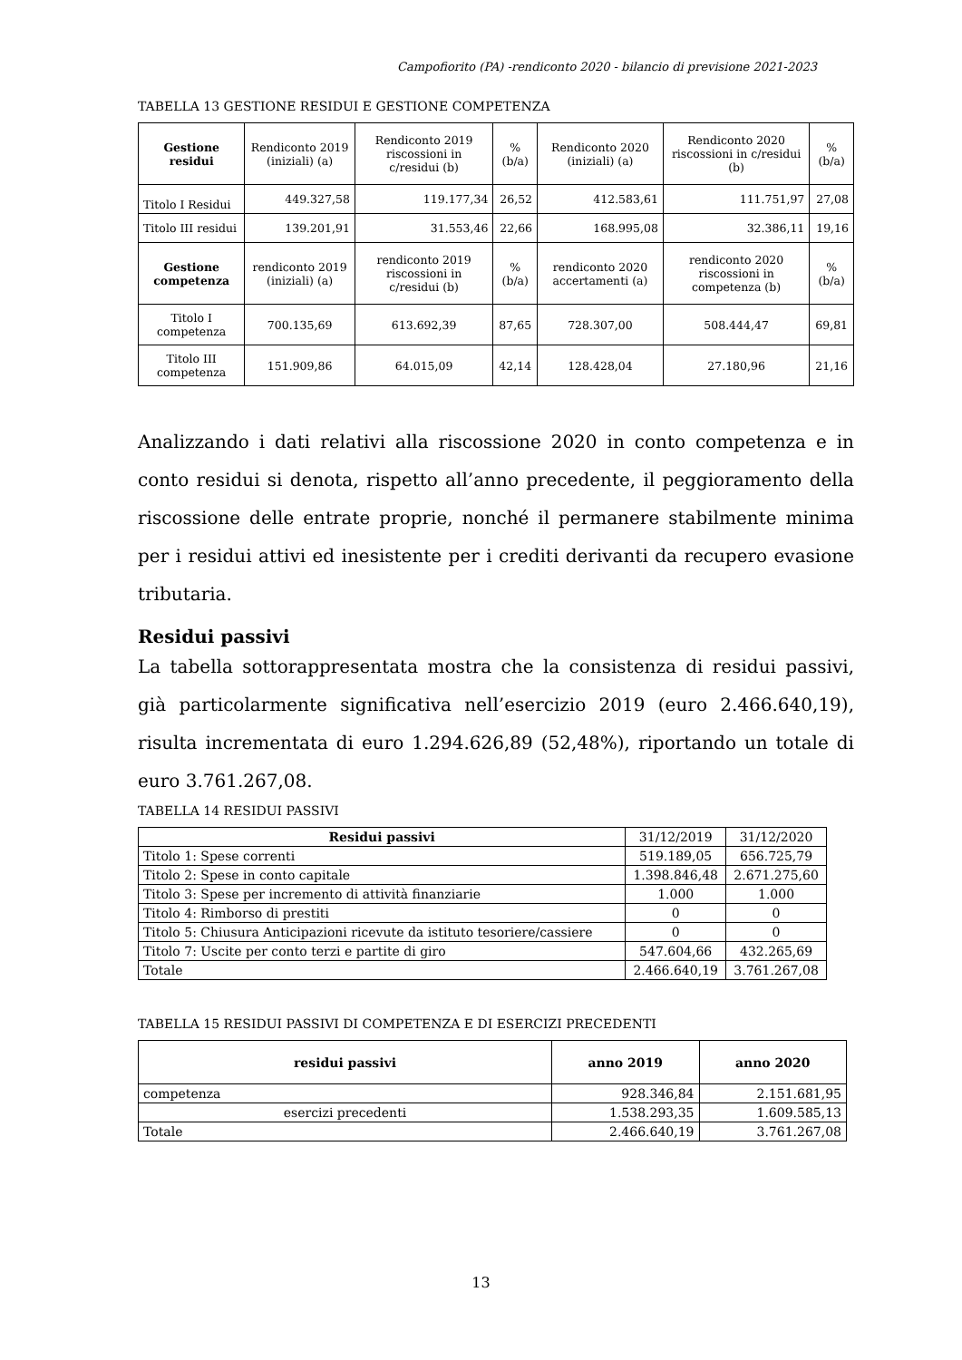Campofiorito (PA) -rendiconto 2020 - bilancio di previsione 2021-2023
TABELLA 13 GESTIONE RESIDUI E GESTIONE COMPETENZA
| Gestione residui | Rendiconto 2019 (iniziali) (a) | Rendiconto 2019 riscossioni in c/residui (b) | %(b/a) | Rendiconto 2020 (iniziali) (a) | Rendiconto 2020 riscossioni in c/residui (b) | %(b/a) |
| Titolo I Residui | 449.327,58 | 119.177,34 | 26,52 | 412.583,61 | 111.751,97 | 27,08 |
| Titolo III residui | 139.201,91 | 31.553,46 | 22,66 | 168.995,08 | 32.386,11 | 19,16 |
| Gestione competenza | rendiconto 2019 (iniziali) (a) | rendiconto 2019 riscossioni in c/residui (b) | %(b/a) | rendiconto 2020 accertamenti (a) | rendiconto 2020 riscossioni in competenza (b) | %(b/a) |
| Titolo I competenza | 700.135,69 | 613.692,39 | 87,65 | 728.307,00 | 508.444,47 | 69,81 |
| Titolo III competenza | 151.909,86 | 64.015,09 | 42,14 | 128.428,04 | 27.180,96 | 21,16 |
Analizzando i dati relativi alla riscossione 2020 in conto competenza e in conto residui si denota, rispetto all’anno precedente, il peggioramento della riscossione delle entrate proprie, nonché il permanere stabilmente minima per i residui attivi ed inesistente per i crediti derivanti da recupero evasione tributaria.
Residui passivi
La tabella sottorappresentata mostra che la consistenza di residui passivi, già particolarmente significativa nell’esercizio 2019 (euro 2.466.640,19), risulta incrementata di euro 1.294.626,89 (52,48%), riportando un totale di euro 3.761.267,08.
TABELLA 14 RESIDUI PASSIVI
| Residui passivi | 31/12/2019 | 31/12/2020 |
| Titolo 1: Spese correnti | 519.189,05 | 656.725,79 |
| Titolo 2: Spese in conto capitale | 1.398.846,48 | 2.671.275,60 |
| Titolo 3: Spese per incremento di attività finanziarie | 1.000 | 1.000 |
| Titolo 4: Rimborso di prestiti | 0 | 0 |
| Titolo 5: Chiusura Anticipazioni ricevute da istituto tesoriere/cassiere | 0 | 0 |
| Titolo 7: Uscite per conto terzi e partite di giro | 547.604,66 | 432.265,69 |
| Totale | 2.466.640,19 | 3.761.267,08 |
TABELLA 15 RESIDUI PASSIVI DI COMPETENZA E DI ESERCIZI PRECEDENTI
| residui passivi | anno 2019 | anno 2020 |
| --- | --- | --- |
| competenza | 928.346,84 | 2.151.681,95 |
| esercizi precedenti | 1.538.293,35 | 1.609.585,13 |
| Totale | 2.466.640,19 | 3.761.267,08 |
13